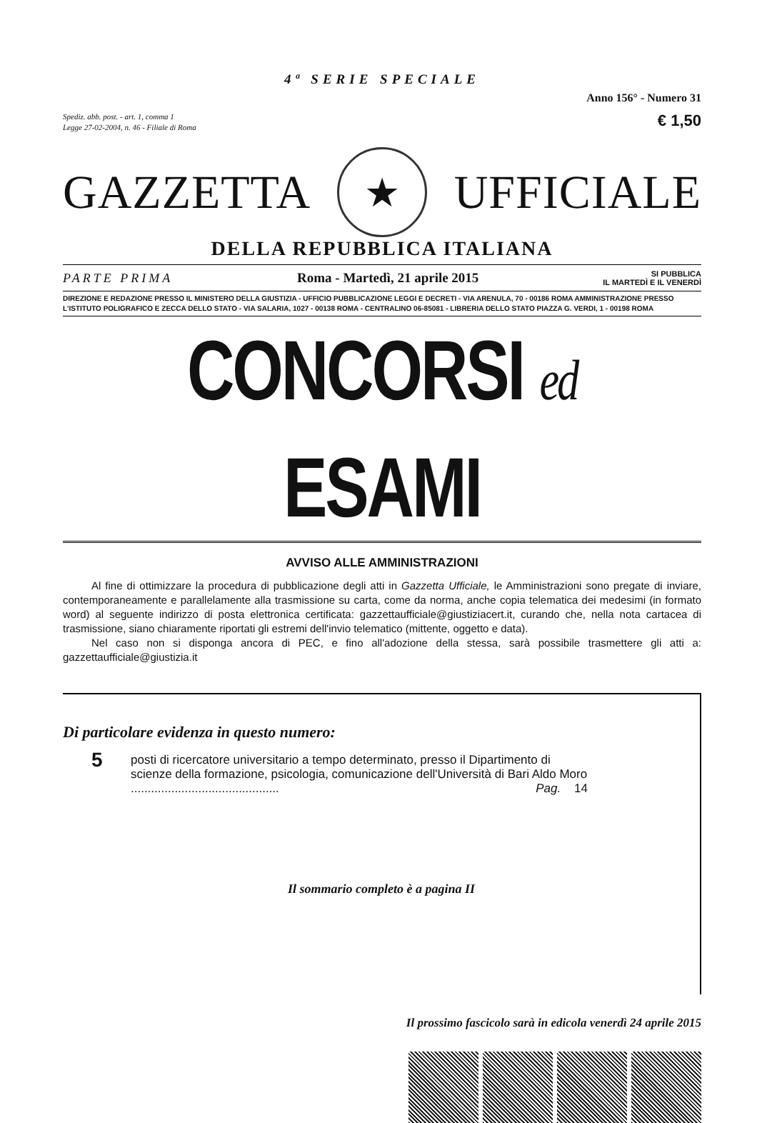4ª SERIE SPECIALE
Anno 156° - Numero 31
Spediz. abb. post. - art. 1, comma 1
Legge 27-02-2004, n. 46 - Filiale di Roma
€ 1,50
GAZZETTA ★ UFFICIALE
DELLA REPUBBLICA ITALIANA
PARTE PRIMA Roma - Martedì, 21 aprile 2015 SI PUBBLICA
IL MARTEDÌ E IL VENERDÌ
DIREZIONE E REDAZIONE PRESSO IL MINISTERO DELLA GIUSTIZIA - UFFICIO PUBBLICAZIONE LEGGI E DECRETI - VIA ARENULA, 70 - 00186 ROMA AMMINISTRAZIONE PRESSO L'ISTITUTO POLIGRAFICO E ZECCA DELLO STATO - VIA SALARIA, 1027 - 00138 ROMA - CENTRALINO 06-85081 - LIBRERIA DELLO STATO PIAZZA G. VERDI, 1 - 00198 ROMA
CONCORSI ed ESAMI
AVVISO ALLE AMMINISTRAZIONI
Al fine di ottimizzare la procedura di pubblicazione degli atti in Gazzetta Ufficiale, le Amministrazioni sono pregate di inviare, contemporaneamente e parallelamente alla trasmissione su carta, come da norma, anche copia telematica dei medesimi (in formato word) al seguente indirizzo di posta elettronica certificata: gazzettaufficiale@giustiziacert.it, curando che, nella nota cartacea di trasmissione, siano chiaramente riportati gli estremi dell'invio telematico (mittente, oggetto e data).
Nel caso non si disponga ancora di PEC, e fino all'adozione della stessa, sarà possibile trasmettere gli atti a: gazzettaufficiale@giustizia.it
Di particolare evidenza in questo numero:
5
posti di ricercatore universitario a tempo determinato, presso il Dipartimento di scienze della formazione, psicologia, comunicazione dell'Università di Bari Aldo Moro ............................................ Pag. 14
Il sommario completo è a pagina II
Il prossimo fascicolo sarà in edicola venerdì 24 aprile 2015